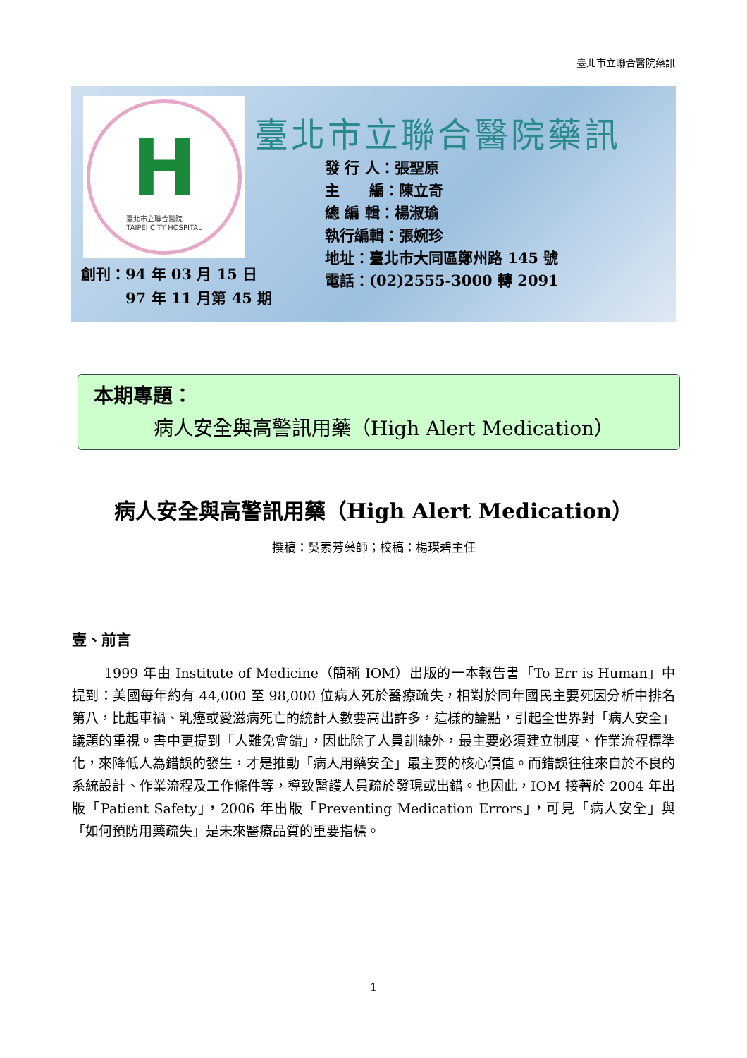臺北市立聯合醫院藥訊
H臺北市立聯合醫院
TAIPEI CITY HOSPITAL
臺北市立聯合醫院藥訊
發 行 人：張聖原
主　　編：陳立奇
總 編 輯：楊淑瑜
執行編輯：張婉珍
地址：臺北市大同區鄭州路 145 號
電話：(02)2555-3000 轉 2091
創刊：94 年 03 月 15 日
　　　97 年 11 月第 45 期
本期專題：
病人安全與高警訊用藥（High Alert Medication）
病人安全與高警訊用藥（High Alert Medication）
撰稿：吳素芳藥師；校稿：楊瑛碧主任
壹、前言
1999 年由 Institute of Medicine（簡稱 IOM）出版的一本報告書「To Err is Human」中提到：美國每年約有 44,000 至 98,000 位病人死於醫療疏失，相對於同年國民主要死因分析中排名第八，比起車禍、乳癌或愛滋病死亡的統計人數要高出許多，這樣的論點，引起全世界對「病人安全」議題的重視。書中更提到「人難免會錯」，因此除了人員訓練外，最主要必須建立制度、作業流程標準化，來降低人為錯誤的發生，才是推動「病人用藥安全」最主要的核心價值。而錯誤往往來自於不良的系統設計、作業流程及工作條件等，導致醫護人員疏於發現或出錯。也因此，IOM 接著於 2004 年出版「Patient Safety」，2006 年出版「Preventing Medication Errors」，可見「病人安全」與「如何預防用藥疏失」是未來醫療品質的重要指標。
1